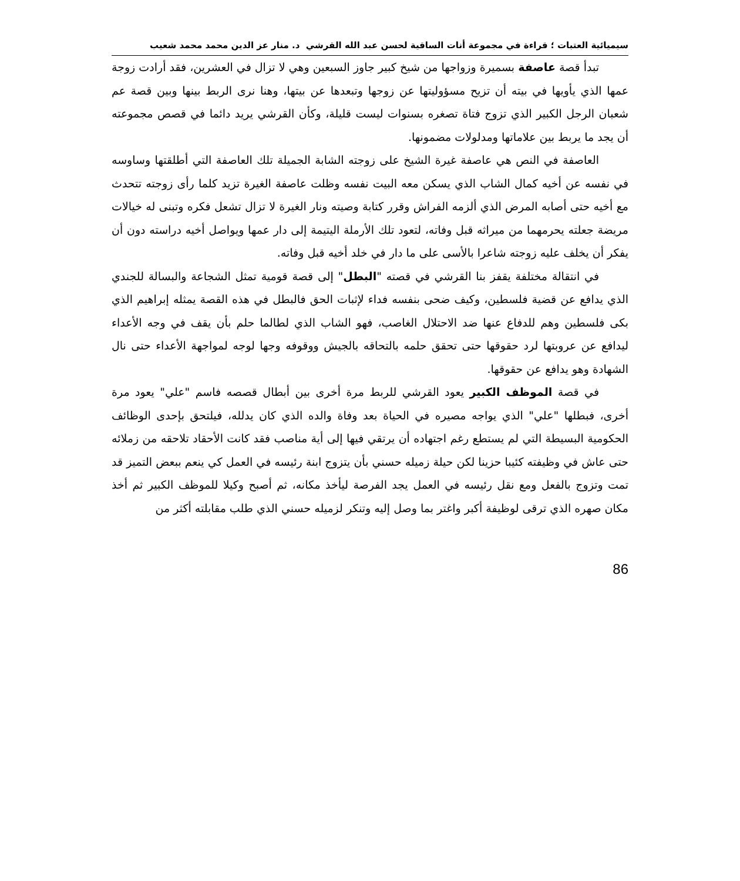سيميائية العتبات ؛ قراءة في مجموعة أنات الساقية لحسن عبد الله القرشي د. منار عز الدين محمد محمد شعيب
تبدأ قصة عاصفة بسميرة وزواجها من شيخ كبير جاوز السبعين وهي لا تزال في العشرين، فقد أرادت زوجة عمها الذي يأويها في بيته أن تزيح مسؤوليتها عن زوجها وتبعدها عن بيتها، وهنا نرى الربط بينها وبين قصة عم شعبان الرجل الكبير الذي تزوج فتاة تصغره بسنوات ليست قليلة، وكأن القرشي يريد دائما في قصص مجموعته أن يجد ما يربط بين علاماتها ومدلولات مضمونها.
العاصفة في النص هي عاصفة غيرة الشيخ على زوجته الشابة الجميلة تلك العاصفة التي أطلقتها وساوسه في نفسه عن أخيه كمال الشاب الذي يسكن معه البيت نفسه وظلت عاصفة الغيرة تزيد كلما رأى زوجته تتحدث مع أخيه حتى أصابه المرض الذي ألزمه الفراش وقرر كتابة وصيته ونار الغيرة لا تزال تشعل فكره وتبنى له خيالات مريضة جعلته يحرمهما من ميراثه قبل وفاته، لتعود تلك الأرملة اليتيمة إلى دار عمها ويواصل أخيه دراسته دون أن يفكر أن يخلف عليه زوجته شاعرا بالأسى على ما دار في خلد أخيه قبل وفاته.
في انتقالة مختلفة يقفز بنا القرشي في قصته "البطل" إلى قصة قومية تمثل الشجاعة والبسالة للجندي الذي يدافع عن قضية فلسطين، وكيف ضحى بنفسه فداء لإثبات الحق فالبطل في هذه القصة يمثله إبراهيم الذي بكى فلسطين وهم للدفاع عنها ضد الاحتلال الغاصب، فهو الشاب الذي لطالما حلم بأن يقف في وجه الأعداء ليدافع عن عروبتها لرد حقوقها حتى تحقق حلمه بالتحاقه بالجيش ووقوفه وجها لوجه لمواجهة الأعداء حتى نال الشهادة وهو يدافع عن حقوقها.
في قصة الموظف الكبير يعود القرشي للربط مرة أخرى بين أبطال قصصه فاسم "علي" يعود مرة أخرى، فبطلها "علي" الذي يواجه مصيره في الحياة بعد وفاة والده الذي كان يدلله، فيلتحق بإحدى الوظائف الحكومية البسيطة التي لم يستطع رغم اجتهاده أن يرتقي فيها إلى أية مناصب فقد كانت الأحقاد تلاحقه من زملائه حتى عاش في وظيفته كئيبا حزينا لكن حيلة زميله حسني بأن يتزوج ابنة رئيسه في العمل كي ينعم ببعض التميز قد تمت وتزوج بالفعل ومع نقل رئيسه في العمل يجد الفرصة ليأخذ مكانه، ثم أصبح وكيلا للموظف الكبير ثم أخذ مكان صهره الذي ترقى لوظيفة أكبر واغتر بما وصل إليه وتنكر لزميله حسني الذي طلب مقابلته أكثر من
86